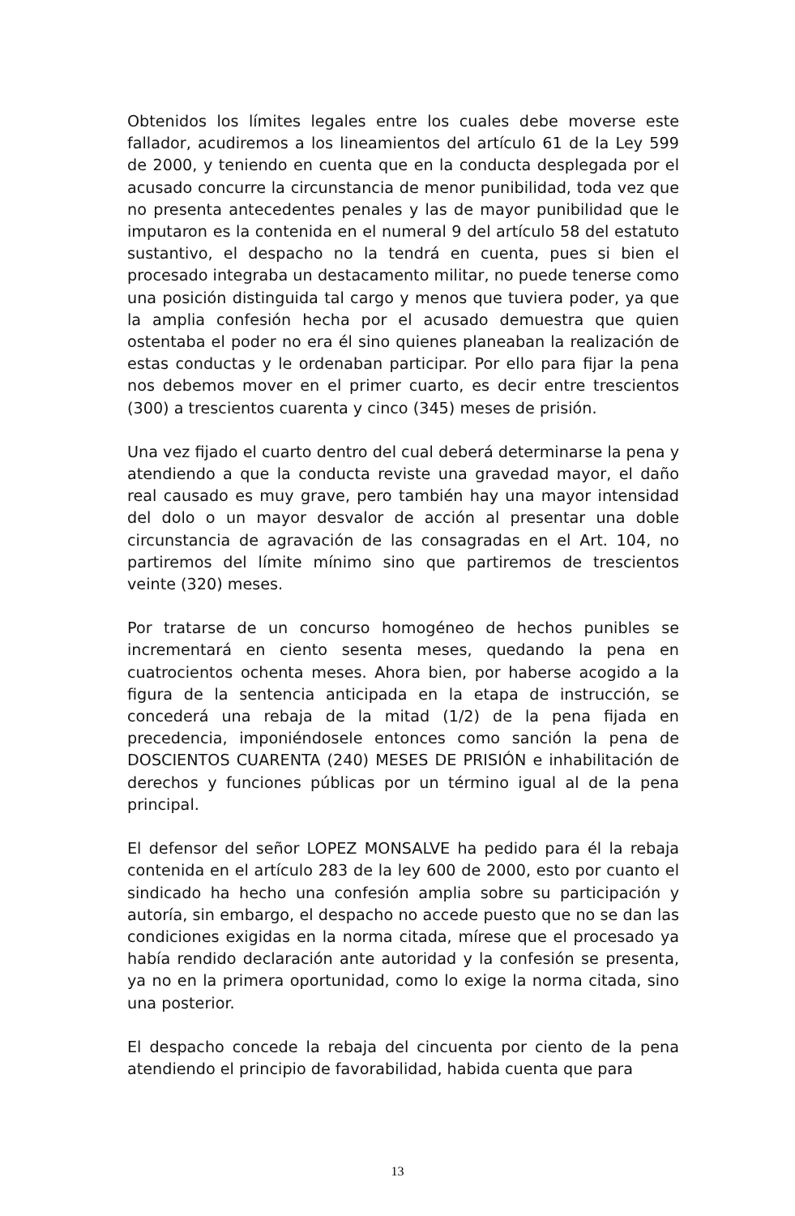Obtenidos los límites legales entre los cuales debe moverse este fallador, acudiremos a los lineamientos del artículo 61 de la Ley 599 de 2000, y teniendo en cuenta que en la conducta desplegada por el acusado concurre la circunstancia de menor punibilidad, toda vez que no presenta antecedentes penales y las de mayor punibilidad que le imputaron es la contenida en el numeral 9 del artículo 58 del estatuto sustantivo, el despacho no la tendrá en cuenta, pues si bien el procesado integraba un destacamento militar, no puede tenerse como una posición distinguida tal cargo y menos que tuviera poder, ya que la amplia confesión hecha por el acusado demuestra que quien ostentaba el poder no era él sino quienes planeaban la realización de estas conductas y le ordenaban participar. Por ello para fijar la pena nos debemos mover en el primer cuarto, es decir entre trescientos (300) a trescientos cuarenta y cinco (345) meses de prisión.
Una vez fijado el cuarto dentro del cual deberá determinarse la pena y atendiendo a que la conducta reviste una gravedad mayor, el daño real causado es muy grave, pero también hay una mayor intensidad del dolo o un mayor desvalor de acción al presentar una doble circunstancia de agravación de las consagradas en el Art. 104, no partiremos del límite mínimo sino que partiremos de trescientos veinte (320) meses.
Por tratarse de un concurso homogéneo de hechos punibles se incrementará en ciento sesenta meses, quedando la pena en cuatrocientos ochenta meses. Ahora bien, por haberse acogido a la figura de la sentencia anticipada en la etapa de instrucción, se concederá una rebaja de la mitad (1/2) de la pena fijada en precedencia, imponiéndosele entonces como sanción la pena de DOSCIENTOS CUARENTA (240) MESES DE PRISIÓN e inhabilitación de derechos y funciones públicas por un término igual al de la pena principal.
El defensor del señor LOPEZ MONSALVE ha pedido para él la rebaja contenida en el artículo 283 de la ley 600 de 2000, esto por cuanto el sindicado ha hecho una confesión amplia sobre su participación y autoría, sin embargo, el despacho no accede puesto que no se dan las condiciones exigidas en la norma citada, míresе que el procesado ya había rendido declaración ante autoridad y la confesión se presenta, ya no en la primera oportunidad, como lo exige la norma citada, sino una posterior.
El despacho concede la rebaja del cincuenta por ciento de la pena atendiendo el principio de favorabilidad, habida cuenta que para
13